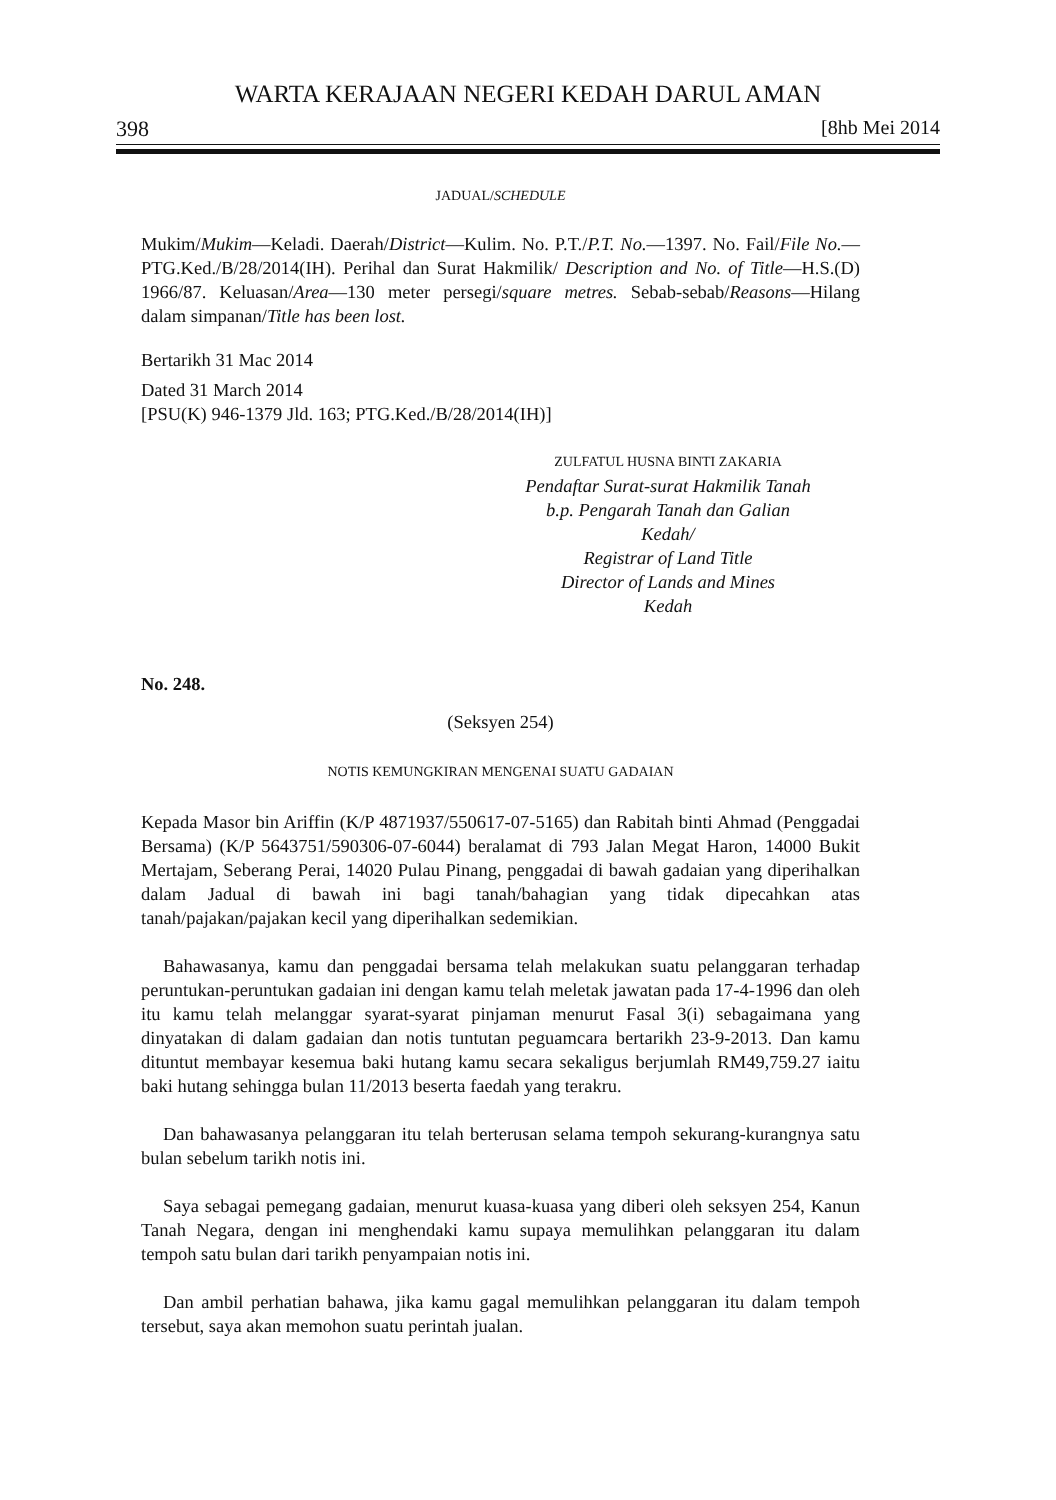WARTA KERAJAAN NEGERI KEDAH DARUL AMAN
398 [8hb Mei 2014
JADUAL/SCHEDULE
Mukim/Mukim—Keladi. Daerah/District—Kulim. No. P.T./P.T. No.—1397. No. Fail/File No.—PTG.Ked./B/28/2014(IH). Perihal dan Surat Hakmilik/ Description and No. of Title—H.S.(D) 1966/87. Keluasan/Area—130 meter persegi/square metres. Sebab-sebab/Reasons—Hilang dalam simpanan/Title has been lost.
Bertarikh 31 Mac 2014
Dated 31 March 2014
[PSU(K) 946-1379 Jld. 163; PTG.Ked./B/28/2014(IH)]
ZULFATUL HUSNA BINTI ZAKARIA
Pendaftar Surat-surat Hakmilik Tanah
b.p. Pengarah Tanah dan Galian
Kedah/
Registrar of Land Title
Director of Lands and Mines
Kedah
No. 248.
(Seksyen 254)
NOTIS KEMUNGKIRAN MENGENAI SUATU GADAIAN
Kepada Masor bin Ariffin (K/P 4871937/550617-07-5165) dan Rabitah binti Ahmad (Penggadai Bersama) (K/P 5643751/590306-07-6044) beralamat di 793 Jalan Megat Haron, 14000 Bukit Mertajam, Seberang Perai, 14020 Pulau Pinang, penggadai di bawah gadaian yang diperihalkan dalam Jadual di bawah ini bagi tanah/bahagian yang tidak dipecahkan atas tanah/pajakan/pajakan kecil yang diperihalkan sedemikian.
Bahawasanya, kamu dan penggadai bersama telah melakukan suatu pelanggaran terhadap peruntukan-peruntukan gadaian ini dengan kamu telah meletak jawatan pada 17-4-1996 dan oleh itu kamu telah melanggar syarat-syarat pinjaman menurut Fasal 3(i) sebagaimana yang dinyatakan di dalam gadaian dan notis tuntutan peguamcara bertarikh 23-9-2013. Dan kamu dituntut membayar kesemua baki hutang kamu secara sekaligus berjumlah RM49,759.27 iaitu baki hutang sehingga bulan 11/2013 beserta faedah yang terakru.
Dan bahawasanya pelanggaran itu telah berterusan selama tempoh sekurang-kurangnya satu bulan sebelum tarikh notis ini.
Saya sebagai pemegang gadaian, menurut kuasa-kuasa yang diberi oleh seksyen 254, Kanun Tanah Negara, dengan ini menghendaki kamu supaya memulihkan pelanggaran itu dalam tempoh satu bulan dari tarikh penyampaian notis ini.
Dan ambil perhatian bahawa, jika kamu gagal memulihkan pelanggaran itu dalam tempoh tersebut, saya akan memohon suatu perintah jualan.